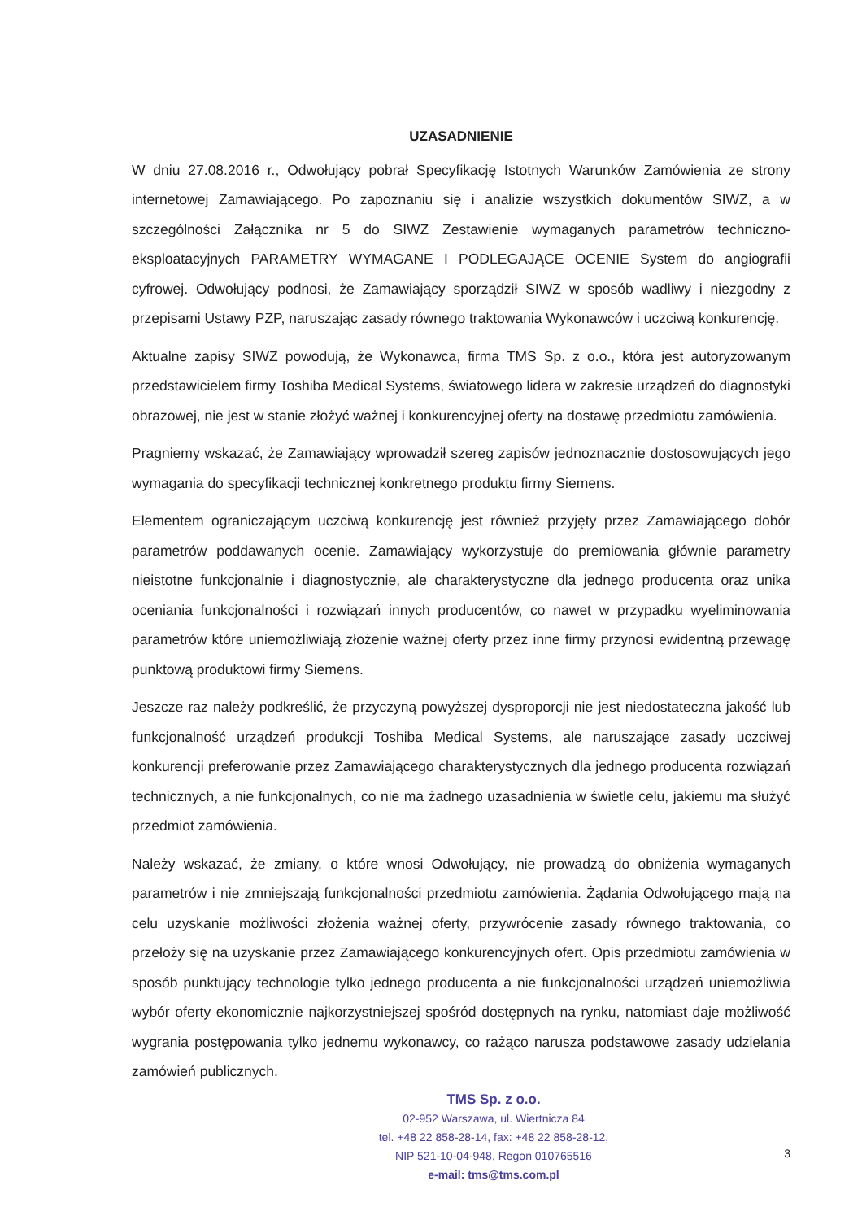UZASADNIENIE
W dniu 27.08.2016 r., Odwołujący pobrał Specyfikację Istotnych Warunków Zamówienia ze strony internetowej Zamawiającego. Po zapoznaniu się i analizie wszystkich dokumentów SIWZ, a w szczególności Załącznika nr 5 do SIWZ Zestawienie wymaganych parametrów techniczno-eksploatacyjnych PARAMETRY WYMAGANE I PODLEGAJĄCE OCENIE System do angiografii cyfrowej. Odwołujący podnosi, że Zamawiający sporządził SIWZ w sposób wadliwy i niezgodny z przepisami Ustawy PZP, naruszając zasady równego traktowania Wykonawców i uczciwą konkurencję.
Aktualne zapisy SIWZ powodują, że Wykonawca, firma TMS Sp. z o.o., która jest autoryzowanym przedstawicielem firmy Toshiba Medical Systems, światowego lidera w zakresie urządzeń do diagnostyki obrazowej, nie jest w stanie złożyć ważnej i konkurencyjnej oferty na dostawę przedmiotu zamówienia.
Pragniemy wskazać, że Zamawiający wprowadził szereg zapisów jednoznacznie dostosowujących jego wymagania do specyfikacji technicznej konkretnego produktu firmy Siemens.
Elementem ograniczającym uczciwą konkurencję jest również przyjęty przez Zamawiającego dobór parametrów poddawanych ocenie. Zamawiający wykorzystuje do premiowania głównie parametry nieistotne funkcjonalnie i diagnostycznie, ale charakterystyczne dla jednego producenta oraz unika oceniania funkcjonalności i rozwiązań innych producentów, co nawet w przypadku wyeliminowania parametrów które uniemożliwiają złożenie ważnej oferty przez inne firmy przynosi ewidentną przewagę punktową produktowi firmy Siemens.
Jeszcze raz należy podkreślić, że przyczyną powyższej dysproporcji nie jest niedostateczna jakość lub funkcjonalność urządzeń produkcji Toshiba Medical Systems, ale naruszające zasady uczciwej konkurencji preferowanie przez Zamawiającego charakterystycznych dla jednego producenta rozwiązań technicznych, a nie funkcjonalnych, co nie ma żadnego uzasadnienia w świetle celu, jakiemu ma służyć przedmiot zamówienia.
Należy wskazać, że zmiany, o które wnosi Odwołujący, nie prowadzą do obniżenia wymaganych parametrów i nie zmniejszają funkcjonalności przedmiotu zamówienia. Żądania Odwołującego mają na celu uzyskanie możliwości złożenia ważnej oferty, przywrócenie zasady równego traktowania, co przełoży się na uzyskanie przez Zamawiającego konkurencyjnych ofert. Opis przedmiotu zamówienia w sposób punktujący technologie tylko jednego producenta a nie funkcjonalności urządzeń uniemożliwia wybór oferty ekonomicznie najkorzystniejszej spośród dostępnych na rynku, natomiast daje możliwość wygrania postępowania tylko jednemu wykonawcy, co rażąco narusza podstawowe zasady udzielania zamówień publicznych.
TMS Sp. z o.o.
02-952 Warszawa, ul. Wiertnicza 84
tel. +48 22 858-28-14, fax: +48 22 858-28-12,
NIP 521-10-04-948, Regon 010765516
e-mail: tms@tms.com.pl
3